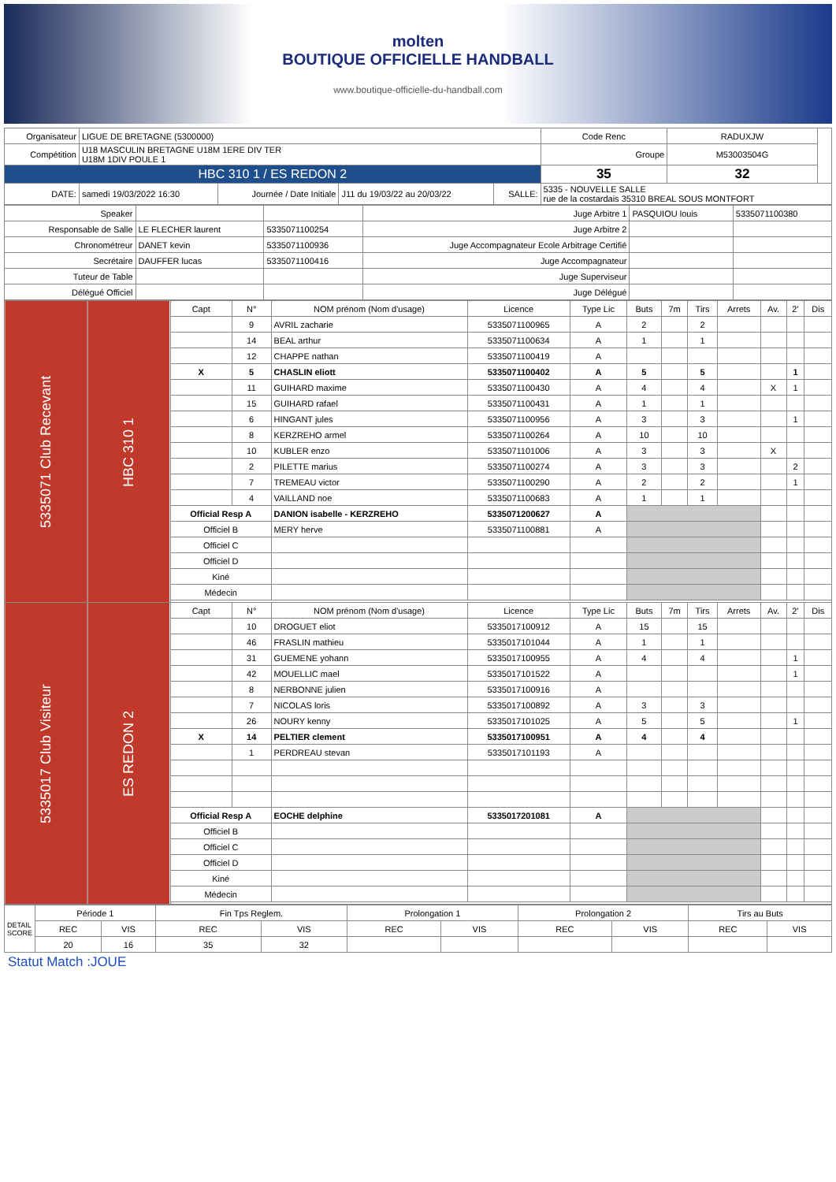molten
BOUTIQUE OFFICIELLE HANDBALL
www.boutique-officielle-du-handball.com
| Organisateur | LIGUE DE BRETAGNE (5300000) | | | | Code Renc | RADUXJW | |
| Compétition | U18 MASCULIN BRETAGNE U18M 1ERE DIV TER U18M 1DIV POULE 1 | | | | Groupe | M53003504G | |
| HBC 310 1 / ES REDON 2 | | | | | 35 | 32 | |
| DATE: | samedi 19/03/2022 16:30 | Journée / Date Initiale | J11 du 19/03/22 au 20/03/22 | SALLE: | 5335 - NOUVELLE SALLE rue de la costardais 35310 BREAL SOUS MONTFORT | | |
| Speaker | | | Juge Arbitre 1 | PASQUIOU louis | 5335071100380 |
| Responsable de Salle | LE FLECHER laurent | 5335071100254 | Juge Arbitre 2 | | |
| Chronométreur | DANET kevin | 5335071100936 | Juge Accompagnateur Ecole Arbitrage Certifié | | |
| Secrétaire | DAUFFER lucas | 5335071100416 | Juge Accompagnateur | | |
| Tuteur de Table | | | Juge Superviseur | | |
| Délégué Officiel | | | Juge Délégué | | |
| 5335071 Club Recevant | HBC 310 1 | Capt | N° | NOM prénom (Nom d'usage) | Licence | Type Lic | Buts | 7m | Tirs | Arrets | Av. | 2' | Dis |
| | | | 9 | AVRIL zacharie | 5335071100965 | A | 2 | | 2 | | | | |
| | | | 14 | BEAL arthur | 5335071100634 | A | 1 | | 1 | | | | |
| | | | 12 | CHAPPE nathan | 5335071100419 | A | | | | | | | |
| | | X | 5 | CHASLIN eliott | 5335071100402 | A | 5 | | 5 | | | 1 | |
| | | | 11 | GUIHARD maxime | 5335071100430 | A | 4 | | 4 | | X | 1 | |
| | | | 15 | GUIHARD rafael | 5335071100431 | A | 1 | | 1 | | | | |
| | | | 6 | HINGANT jules | 5335071100956 | A | 3 | | 3 | | | 1 | |
| | | | 8 | KERZREHO armel | 5335071100264 | A | 10 | | 10 | | | | |
| | | | 10 | KUBLER enzo | 5335071101006 | A | 3 | | 3 | | X | | |
| | | | 2 | PILETTE marius | 5335071100274 | A | 3 | | 3 | | | 2 | |
| | | | 7 | TREMEAU victor | 5335071100290 | A | 2 | | 2 | | | 1 | |
| | | | 4 | VAILLAND noe | 5335071100683 | A | 1 | | 1 | | | | |
| | | Official Resp A | | DANION isabelle - KERZREHO | 5335071200627 | A | | | | | | | |
| | | Officiel B | | MERY herve | 5335071100881 | A | | | | | | | |
| | | Officiel C | | | | | | | | | | | |
| | | Officiel D | | | | | | | | | | | |
| | | Kiné | | | | | | | | | | | |
| | | Médecin | | | | | | | | | | | |
| 5335017 Club Visiteur | ES REDON 2 | Capt | N° | NOM prénom (Nom d'usage) | Licence | Type Lic | Buts | 7m | Tirs | Arrets | Av. | 2' | Dis |
| | | | 10 | DROGUET eliot | 5335017100912 | A | 15 | | 15 | | | | |
| | | | 46 | FRASLIN mathieu | 5335017101044 | A | 1 | | 1 | | | | |
| | | | 31 | GUEMENE yohann | 5335017100955 | A | 4 | | 4 | | | 1 | |
| | | | 42 | MOUELLIC mael | 5335017101522 | A | | | | | | 1 | |
| | | | 8 | NERBONNE julien | 5335017100916 | A | | | | | | | |
| | | | 7 | NICOLAS loris | 5335017100892 | A | 3 | | 3 | | | | |
| | | | 26 | NOURY kenny | 5335017101025 | A | 5 | | 5 | | | 1 | |
| | | X | 14 | PELTIER clement | 5335017100951 | A | 4 | | 4 | | | | |
| | | | 1 | PERDREAU stevan | 5335017101193 | A | | | | | | | |
| | | Official Resp A | | EOCHE delphine | 5335017201081 | A | | | | | | | |
| | | Officiel B | | | | | | | | | | | |
| | | Officiel C | | | | | | | | | | | |
| | | Officiel D | | | | | | | | | | | |
| | | Kiné | | | | | | | | | | | |
| | | Médecin | | | | | | | | | | | |
| DETAIL SCORE | Période 1 | | Fin Tps Reglem. | | Prolongation 1 | | Prolongation 2 | | Tirs au Buts | |
| | REC | VIS | REC | VIS | REC | VIS | REC | VIS | REC | VIS |
| | 20 | 16 | 35 | 32 | | | | | | |
Statut Match :JOUE